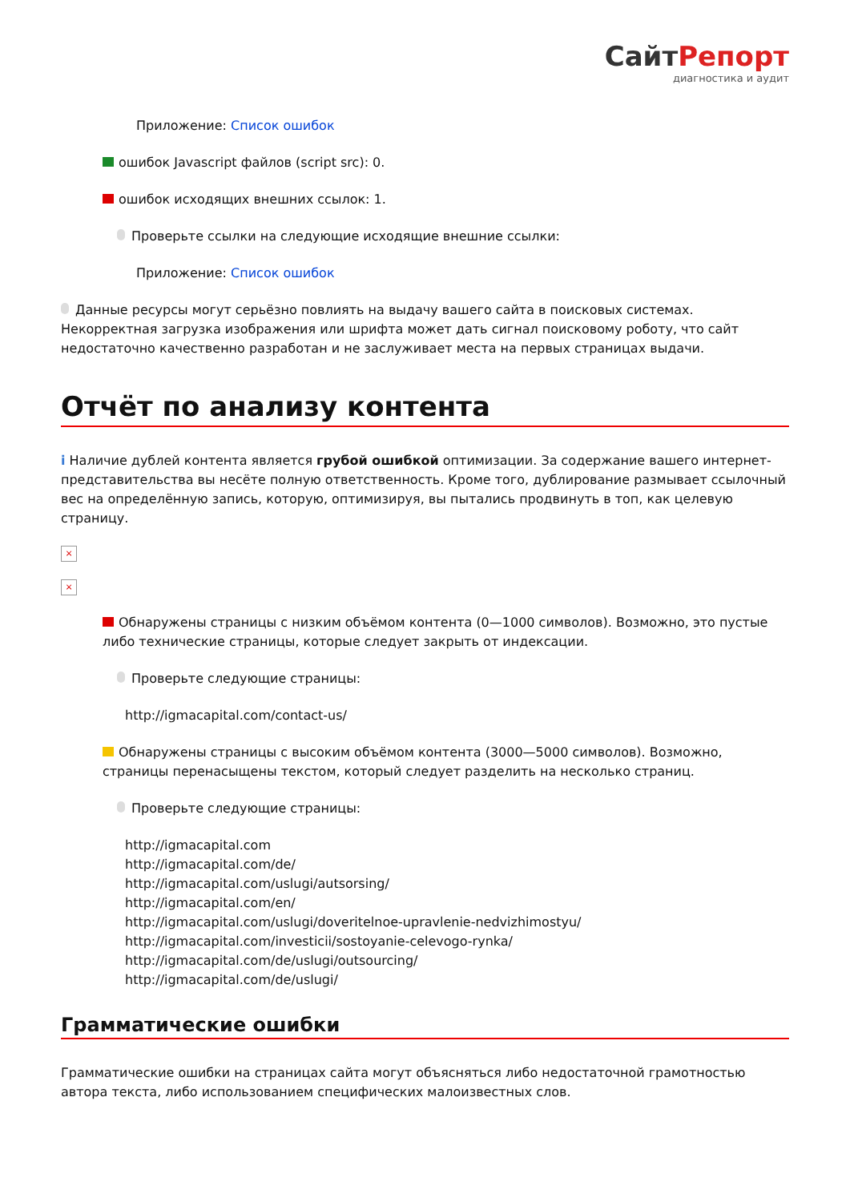СайтРепорт
диагностика и аудит
Приложение: Список ошибок
ошибок Javascript файлов (script src): 0.
ошибок исходящих внешних ссылок: 1.
Проверьте ссылки на следующие исходящие внешние ссылки:
Приложение: Список ошибок
Данные ресурсы могут серьёзно повлиять на выдачу вашего сайта в поисковых системах. Некорректная загрузка изображения или шрифта может дать сигнал поисковому роботу, что сайт недостаточно качественно разработан и не заслуживает места на первых страницах выдачи.
Отчёт по анализу контента
i Наличие дублей контента является грубой ошибкой оптимизации. За содержание вашего интернет-представительства вы несёте полную ответственность. Кроме того, дублирование размывает ссылочный вес на определённую запись, которую, оптимизируя, вы пытались продвинуть в топ, как целевую страницу.
×
×
Обнаружены страницы с низким объёмом контента (0—1000 символов). Возможно, это пустые либо технические страницы, которые следует закрыть от индексации.
Проверьте следующие страницы:
http://igmacapital.com/contact-us/
Обнаружены страницы с высоким объёмом контента (3000—5000 символов). Возможно, страницы перенасыщены текстом, который следует разделить на несколько страниц.
Проверьте следующие страницы:
http://igmacapital.com
http://igmacapital.com/de/
http://igmacapital.com/uslugi/autsorsing/
http://igmacapital.com/en/
http://igmacapital.com/uslugi/doveritelnoe-upravlenie-nedvizhimostyu/
http://igmacapital.com/investicii/sostoyanie-celevogo-rynka/
http://igmacapital.com/de/uslugi/outsourcing/
http://igmacapital.com/de/uslugi/
Грамматические ошибки
Грамматические ошибки на страницах сайта могут объясняться либо недостаточной грамотностью автора текста, либо использованием специфических малоизвестных слов.